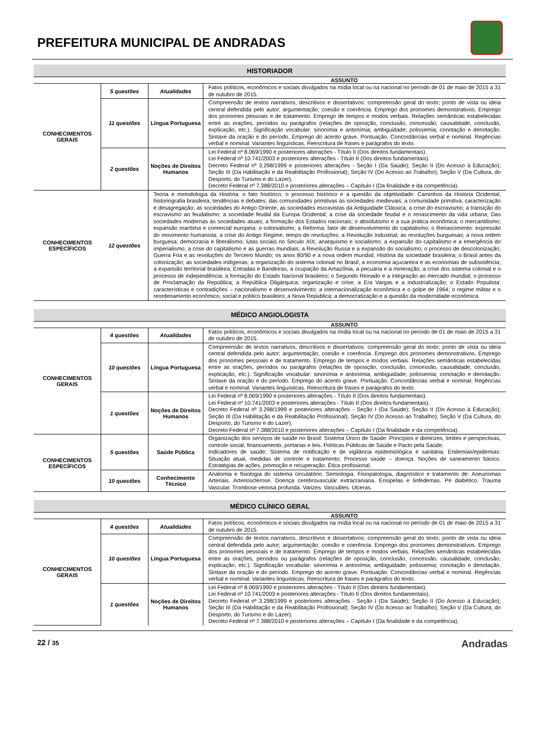PREFEITURA MUNICIPAL DE ANDRADAS
| HISTORIADOR | | | |
| ASSUNTO | | | |
| CONHECIMENTOS GERAIS | 5 questões | Atualidades | Fatos políticos, econômicos e sociais divulgados na mídia local ou na nacional no período de 01 de maio de 2015 a 31 de outubro de 2015. |
| | 11 questões | Língua Portuguesa | Compreensão de textos narrativos, descritivos e dissertativos: compreensão geral do texto; ponto de vista ou ideia central defendida pelo autor; argumentação; coesão e coerência. Emprego dos pronomes demonstrativos. Emprego dos pronomes pessoais e de tratamento. Emprego de tempos e modos verbais. Relações semânticas estabelecidas entre as orações, períodos ou parágrafos (relações de oposição, conclusão, concessão, causalidade, conclusão, explicação, etc.). Significação vocabular: sinonímia e antonímia; ambiguidade; polissemia; conotação e denotação. Sintaxe da oração e do período. Emprego do acento grave. Pontuação. Concordâncias verbal e nominal. Regências verbal e nominal. Variantes linguísticas. Reescritura de frases e parágrafos do texto. |
| | 2 questões | Noções de Direitos Humanos | Lei Federal nº 8.069/1990 e posteriores alterações - Título II (Dos direitos fundamentais). Lei Federal nº 10.741/2003 e posteriores alterações - Título II (Dos direitos fundamentais). Decreto Federal nº 3.298/1999 e posteriores alterações - Seção I (Da Saúde); Seção II (Do Acesso à Educação); Seção III (Da Habilitação e da Reabilitação Profissional); Seção IV (Do Acesso ao Trabalho); Seção V (Da Cultura, do Desporto, do Turismo e do Lazer). Decreto Federal nº 7.388/2010 e posteriores alterações – Capítulo I (Da finalidade e da competência). |
| CONHECIMENTOS ESPECÍFICOS | 12 questões | Teoria e metodologia da História: o fato histórico, o processo histórico e a questão da objetividade: Caminhos da História Ocidental; historiografia brasileira; tendências e debates; das comunidades primitivas às sociedades medievais; a comunidade primitiva; caracterização e desagregação; as sociedades do Antigo Oriente; as sociedades escravistas da Antiguidade Clássica; a crise do escravismo; a transição do escravismo ao feudalismo; a sociedade feudal da Europa Ocidental; a crise da sociedade feudal e o renascimento da vida urbana; Das sociedades modernas às sociedades atuais; a formação dos Estados nacionais; o absolutismo e a sua prática econômica; o mercantilismo; expansão marítima e comercial europeia; o colonialismo; a Reforma: fator de desenvolvimento do capitalismo; o Renascimento: expressão do movimento humanista; a crise do Antigo Regime; tempo de revoluções; a Revolução Industrial; as revoluções burguesas; a nova ordem burguesa; democracia e liberalismo; lutas sociais no Século XIX; anarquismo e socialismo; a expansão do capitalismo e a emergência do imperialismo; a crise do capitalismo e as guerras mundiais; a Revolução Russa e a expansão do socialismo; o processo de descolonização; Guerra Fria e as revoluções do Terceiro Mundo; os anos 80/90 e a nova ordem mundial; História da sociedade brasileira; o Brasil antes da colonização; as sociedades indígenas; a organização do sistema colonial no Brasil; a economia açucareira e as economias de subsistência; a expansão territorial brasileira; Entradas e Bandeiras, a ocupação da Amazônia, a pecuária e a mineração; a crise dos sistema colonial e o processo de independência; a formação do Estado Nacional brasileiro; o Segundo Reinado e a integração ao mercado mundial; o processo de Proclamação da República; a República Oligárquica; organização e crise; a Era Vargas e a industrialização; o Estado Populista: características e contradições – nacionalismo e desenvolvimento; a internacionalização econômica e o golpe de 1964; o regime militar e o reordenamento econômico, social e político brasileiro; a Nova República; a democratização e a questão da modernidade econômica. | |
| MÉDICO ANGIOLOGISTA | | | |
| ASSUNTO | | | |
| CONHECIMENTOS GERAIS | 4 questões | Atualidades | Fatos políticos, econômicos e sociais divulgados na mídia local ou na nacional no período de 01 de maio de 2015 a 31 de outubro de 2015. |
| | 10 questões | Língua Portuguesa | Compreensão de textos narrativos, descritivos e dissertativos: compreensão geral do texto; ponto de vista ou ideia central defendida pelo autor; argumentação; coesão e coerência. Emprego dos pronomes demonstrativos. Emprego dos pronomes pessoais e de tratamento. Emprego de tempos e modos verbais. Relações semânticas estabelecidas entre as orações, períodos ou parágrafos (relações de oposição, conclusão, concessão, causalidade, conclusão, explicação, etc.). Significação vocabular: sinonímia e antonímia; ambiguidade; polissemia; conotação e denotação. Sintaxe da oração e do período. Emprego do acento grave. Pontuação. Concordâncias verbal e nominal. Regências verbal e nominal. Variantes linguísticas. Reescritura de frases e parágrafos do texto. |
| | 1 questões | Noções de Direitos Humanos | Lei Federal nº 8.069/1990 e posteriores alterações - Título II (Dos direitos fundamentais). Lei Federal nº 10.741/2003 e posteriores alterações - Título II (Dos direitos fundamentais). Decreto Federal nº 3.298/1999 e posteriores alterações - Seção I (Da Saúde); Seção II (Do Acesso à Educação); Seção III (Da Habilitação e da Reabilitação Profissional); Seção IV (Do Acesso ao Trabalho); Seção V (Da Cultura, do Desporto, do Turismo e do Lazer). Decreto Federal nº 7.388/2010 e posteriores alterações – Capítulo I (Da finalidade e da competência). |
| CONHECIMENTOS ESPECÍFICOS | 5 questões | Saúde Pública | Organização dos serviços de saúde no Brasil: Sistema Único de Saúde: Princípios e diretrizes, limites e perspectivas, controle social, financiamento, portarias e leis. Políticas Públicas de Saúde e Pacto pela Saúde. Indicadores de saúde; Sistema de notificação e de vigilância epidemiológica e sanitária; Endemias/epidemias: Situação atual, medidas de controle e tratamento; Processo saúde – doença. Noções de saneamento básico. Estratégias de ações, promoção e recuperação. Ética profissional. |
| | 10 questões | Conhecimento Técnico | Anatomia e fisiologia do sistema circulatório. Semiologia. Fisiopatologia, diagnóstico e tratamento de: Aneurismas Arteriais. Arteriosclerose. Doença cerebrovascular extracraniana. Erisipelas e linfedemas. Pé diabético. Trauma Vascular. Trombose venosa profunda. Varizes. Vasculites. Ulceras. |
| MÉDICO CLÍNICO GERAL | | | |
| ASSUNTO | | | |
| CONHECIMENTOS GERAIS | 4 questões | Atualidades | Fatos políticos, econômicos e sociais divulgados na mídia local ou na nacional no período de 01 de maio de 2015 a 31 de outubro de 2015. |
| | 10 questões | Língua Portuguesa | Compreensão de textos narrativos, descritivos e dissertativos: compreensão geral do texto; ponto de vista ou ideia central defendida pelo autor; argumentação; coesão e coerência. Emprego dos pronomes demonstrativos. Emprego dos pronomes pessoais e de tratamento. Emprego de tempos e modos verbais. Relações semânticas estabelecidas entre as orações, períodos ou parágrafos (relações de oposição, conclusão, concessão, causalidade, conclusão, explicação, etc.). Significação vocabular: sinonímia e antonímia; ambiguidade; polissemia; conotação e denotação. Sintaxe da oração e do período. Emprego do acento grave. Pontuação. Concordâncias verbal e nominal. Regências verbal e nominal. Variantes linguísticas. Reescritura de frases e parágrafos do texto. |
| | 1 questões | Noções de Direitos Humanos | Lei Federal nº 8.069/1990 e posteriores alterações - Título II (Dos direitos fundamentais). Lei Federal nº 10.741/2003 e posteriores alterações - Título II (Dos direitos fundamentais). Decreto Federal nº 3.298/1999 e posteriores alterações - Seção I (Da Saúde); Seção II (Do Acesso à Educação); Seção III (Da Habilitação e da Reabilitação Profissional); Seção IV (Do Acesso ao Trabalho); Seção V (Da Cultura, do Desporto, do Turismo e do Lazer). Decreto Federal nº 7.388/2010 e posteriores alterações – Capítulo I (Da finalidade e da competência). |
22 / 35 Andradas